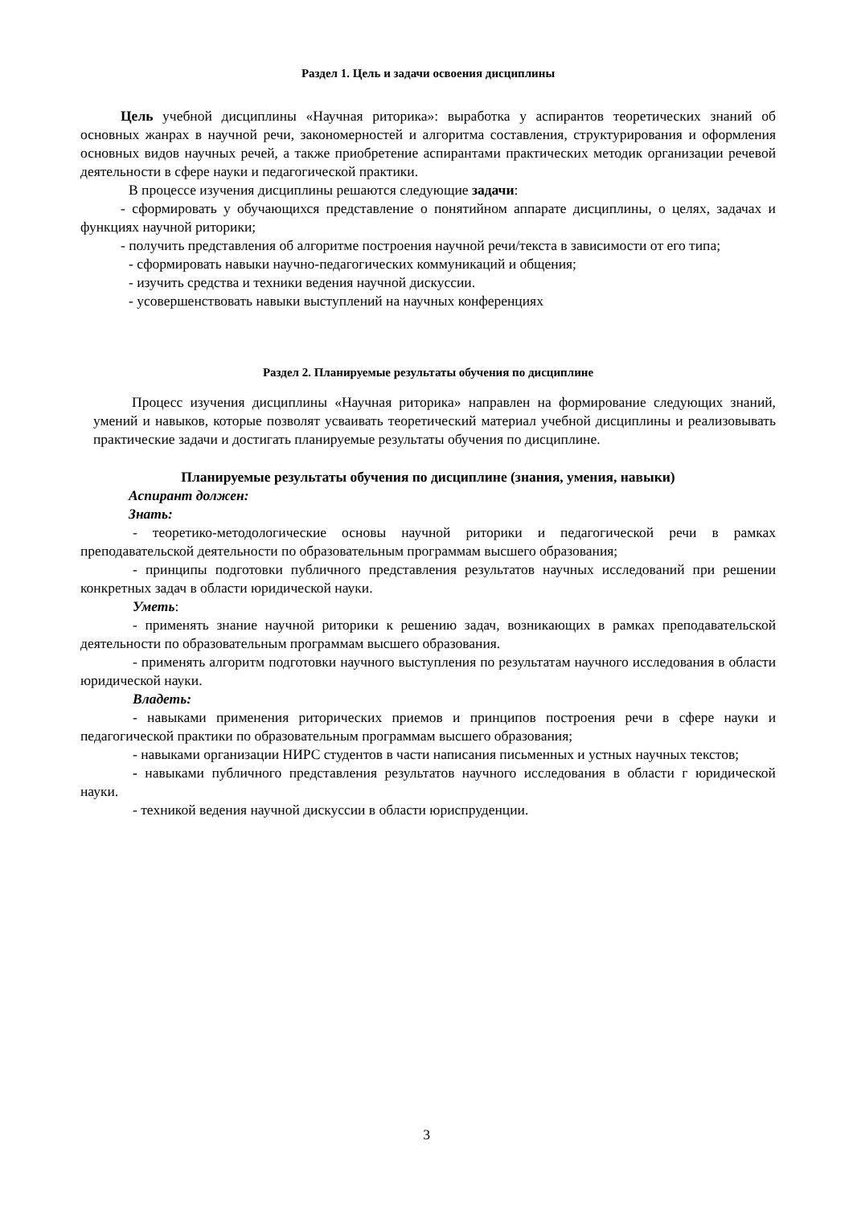Раздел 1. Цель и задачи освоения дисциплины
Цель учебной дисциплины «Научная риторика»: выработка у аспирантов теоретических знаний об основных жанрах в научной речи, закономерностей и алгоритма составления, структурирования и оформления основных видов научных речей, а также приобретение аспирантами практических методик организации речевой деятельности в сфере науки и педагогической практики.
В процессе изучения дисциплины решаются следующие задачи:
- сформировать у обучающихся представление о понятийном аппарате дисциплины, о целях, задачах и функциях научной риторики;
- получить представления об алгоритме построения научной речи/текста в зависимости от его типа;
- сформировать навыки научно-педагогических коммуникаций и общения;
- изучить средства и техники ведения научной дискуссии.
- усовершенствовать навыки выступлений на научных конференциях
Раздел 2. Планируемые результаты обучения по дисциплине
Процесс изучения дисциплины «Научная риторика» направлен на формирование следующих знаний, умений и навыков, которые позволят усваивать теоретический материал учебной дисциплины и реализовывать практические задачи и достигать планируемые результаты обучения по дисциплине.
Планируемые результаты обучения по дисциплине (знания, умения, навыки)
Аспирант должен:
Знать:
- теоретико-методологические основы научной риторики и педагогической речи в рамках преподавательской деятельности по образовательным программам высшего образования;
- принципы подготовки публичного представления результатов научных исследований при решении конкретных задач в области юридической науки.
Уметь:
- применять знание научной риторики к решению задач, возникающих в рамках преподавательской деятельности по образовательным программам высшего образования.
- применять алгоритм подготовки научного выступления по результатам научного исследования в области юридической науки.
Владеть:
- навыками применения риторических приемов и принципов построения речи в сфере науки и педагогической практики по образовательным программам высшего образования;
- навыками организации НИРС студентов в части написания письменных и устных научных текстов;
- навыками публичного представления результатов научного исследования в области г юридической науки.
- техникой ведения научной дискуссии в области юриспруденции.
3